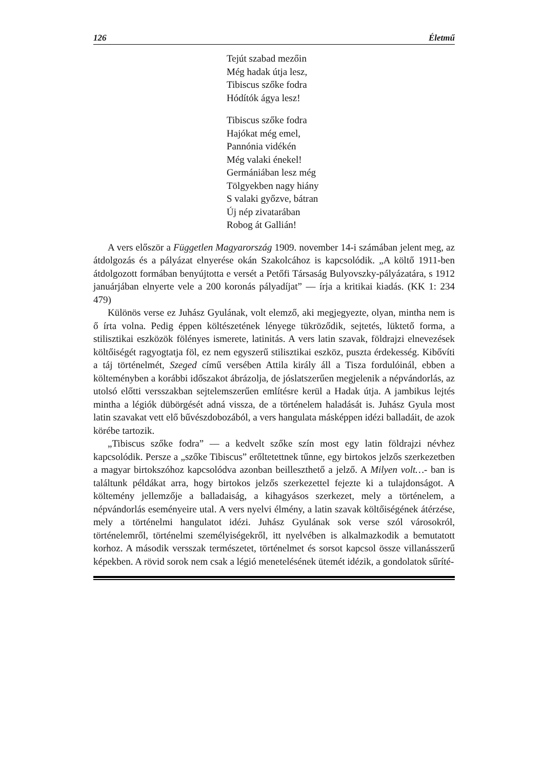126 Életmű
Tejút szabad mezőin
Még hadak útja lesz,
Tibiscus szőke fodra
Hódítók ágya lesz!
Tibiscus szőke fodra
Hajókat még emel,
Pannónia vidékén
Még valaki énekel!
Germániában lesz még
Tölgyekben nagy hiány
S valaki győzve, bátran
Új nép zivatarában
Robog át Gallián!
A vers először a Független Magyarország 1909. november 14-i számában jelent meg, az átdolgozás és a pályázat elnyerése okán Szakolcához is kapcsolódik. „A költő 1911-ben átdolgozott formában benyújtotta e versét a Petőfi Társaság Bulyovszky-pályázatára, s 1912 januárjában elnyerte vele a 200 koronás pályadíjat” — írja a kritikai kiadás. (KK 1: 234 479)
Különös verse ez Juhász Gyulának, volt elemző, aki megjegyezte, olyan, mintha nem is ő írta volna. Pedig éppen költészetének lényege tükröződik, sejtetés, lüktető forma, a stilisztikai eszközök fölényes ismerete, latinitás. A vers latin szavak, földrajzi elnevezések költőiségét ragyogtatja föl, ez nem egyszerű stilisztikai eszköz, puszta érdekesség. Kibővíti a táj történelmét, Szeged című versében Attila király áll a Tisza fordulóinál, ebben a költeményben a korábbi időszakot ábrázolja, de jóslatszerűen megjelenik a népvándorlás, az utolsó előtti versszakban sejtelemszerűen említésre kerül a Hadak útja. A jambikus lejtés mintha a légiók dübörgését adná vissza, de a történelem haladását is. Juhász Gyula most latin szavakat vett elő bűvészdobozából, a vers hangulata másképpen idézi balladáit, de azok körébe tartozik.
„Tibiscus szőke fodra” — a kedvelt szőke szín most egy latin földrajzi névhez kapcsolódik. Persze a „szőke Tibiscus” erőltetettnek tűnne, egy birtokos jelzős szerkezetben a magyar birtokszóhoz kapcsolódva azonban beilleszthető a jelző. A Milyen volt…- ban is találtunk példákat arra, hogy birtokos jelzős szerkezettel fejezte ki a tulajdonságot. A költemény jellemzője a balladaiság, a kihagyásos szerkezet, mely a történelem, a népvándorlás eseményeire utal. A vers nyelvi élmény, a latin szavak költőiségének átérzése, mely a történelmi hangulatot idézi. Juhász Gyulának sok verse szól városokról, történelemről, történelmi személyiségekről, itt nyelvében is alkalmazkodik a bemutatott korhoz. A második versszak természetet, történelmet és sorsot kapcsol össze villanásszerű képekben. A rövid sorok nem csak a légió menetelésének ütemét idézik, a gondolatok sűríté-